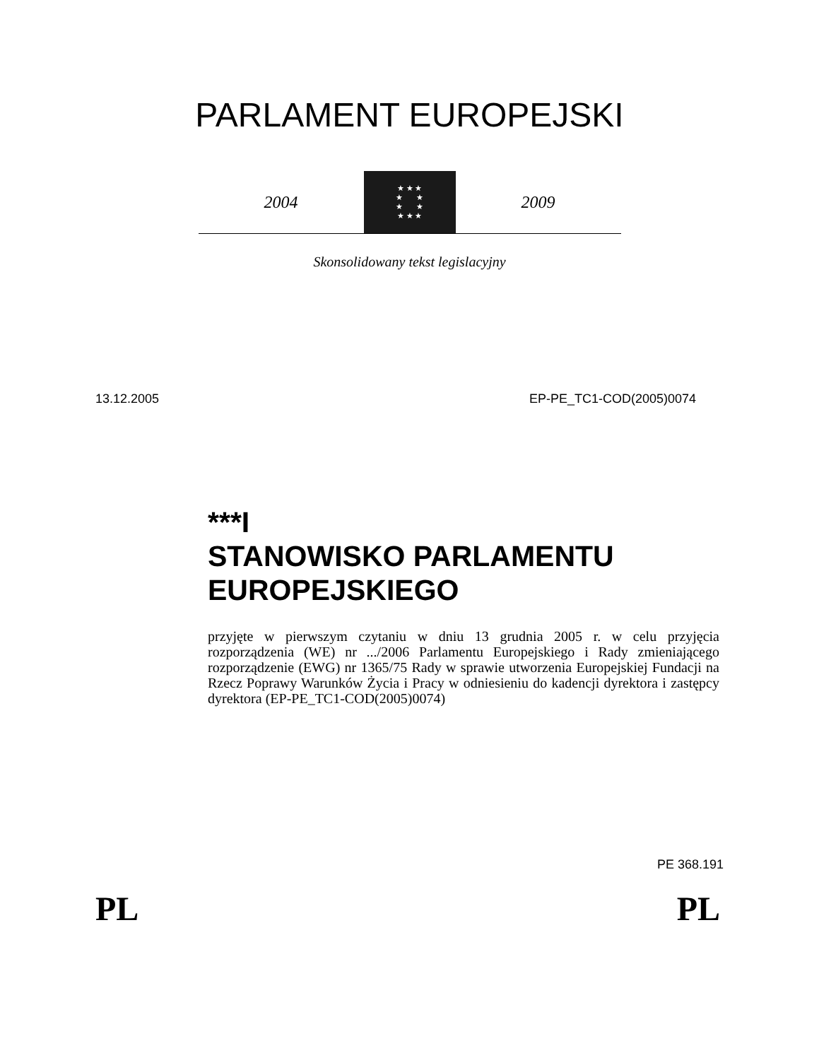PARLAMENT EUROPEJSKI
2004
★ ★ ★
★ ★
★ ★
★ ★ ★
2009
Skonsolidowany tekst legislacyjny
13.12.2005 EP-PE_TC1-COD(2005)0074
***I
STANOWISKO PARLAMENTU EUROPEJSKIEGO
przyjęte w pierwszym czytaniu w dniu 13 grudnia 2005 r. w celu przyjęcia rozporządzenia (WE) nr .../2006 Parlamentu Europejskiego i Rady zmieniającego rozporządzenie (EWG) nr 1365/75 Rady w sprawie utworzenia Europejskiej Fundacji na Rzecz Poprawy Warunków Życia i Pracy w odniesieniu do kadencji dyrektora i zastępcy dyrektora (EP-PE_TC1-COD(2005)0074)
PE 368.191
PL PL